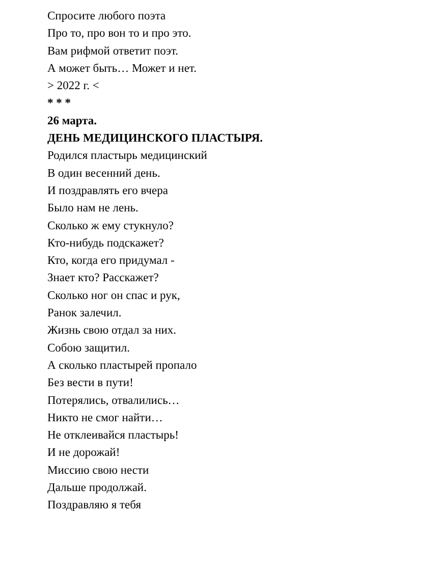Спросите любого поэта
Про то, про вон то и про это.
Вам рифмой ответит поэт.
А может быть… Может и нет.
> 2022 г. <
* * *
26 марта.
ДЕНЬ МЕДИЦИНСКОГО ПЛАСТЫРЯ.
Родился пластырь медицинский
В один весенний день.
И поздравлять его вчера
Было нам не лень.
Сколько ж ему стукнуло?
Кто-нибудь подскажет?
Кто, когда его придумал -
Знает кто? Расскажет?
Сколько ног он спас и рук,
Ранок залечил.
Жизнь свою отдал за них.
Собою защитил.
А сколько пластырей пропало
Без вести в пути!
Потерялись, отвалились…
Никто не смог найти…
Не отклеивайся пластырь!
И не дорожай!
Миссию свою нести
Дальше продолжай.
Поздравляю я тебя